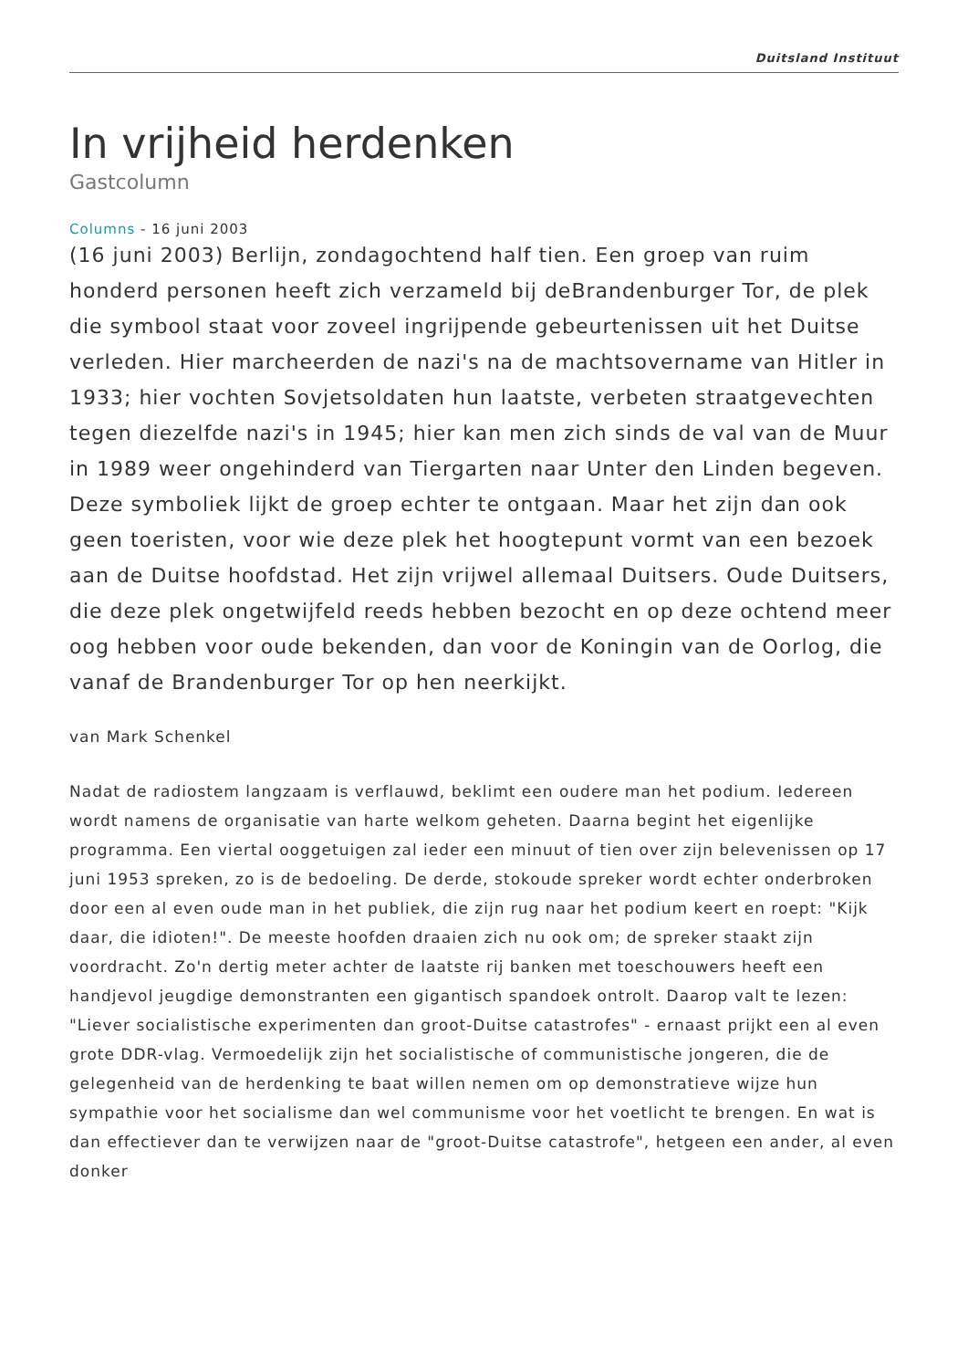Duitsland Instituut
In vrijheid herdenken
Gastcolumn
Columns - 16 juni 2003
(16 juni 2003) Berlijn, zondagochtend half tien. Een groep van ruim honderd personen heeft zich verzameld bij deBrandenburger Tor, de plek die symbool staat voor zoveel ingrijpende gebeurtenissen uit het Duitse verleden. Hier marcheerden de nazi's na de machtsovername van Hitler in 1933; hier vochten Sovjetsoldaten hun laatste, verbeten straatgevechten tegen diezelfde nazi's in 1945; hier kan men zich sinds de val van de Muur in 1989 weer ongehinderd van Tiergarten naar Unter den Linden begeven. Deze symboliek lijkt de groep echter te ontgaan. Maar het zijn dan ook geen toeristen, voor wie deze plek het hoogtepunt vormt van een bezoek aan de Duitse hoofdstad. Het zijn vrijwel allemaal Duitsers. Oude Duitsers, die deze plek ongetwijfeld reeds hebben bezocht en op deze ochtend meer oog hebben voor oude bekenden, dan voor de Koningin van de Oorlog, die vanaf de Brandenburger Tor op hen neerkijkt.
van Mark Schenkel
Nadat de radiostem langzaam is verflauwd, beklimt een oudere man het podium. Iedereen wordt namens de organisatie van harte welkom geheten. Daarna begint het eigenlijke programma. Een viertal ooggetuigen zal ieder een minuut of tien over zijn belevenissen op 17 juni 1953 spreken, zo is de bedoeling. De derde, stokoude spreker wordt echter onderbroken door een al even oude man in het publiek, die zijn rug naar het podium keert en roept: "Kijk daar, die idioten!". De meeste hoofden draaien zich nu ook om; de spreker staakt zijn voordracht. Zo'n dertig meter achter de laatste rij banken met toeschouwers heeft een handjevol jeugdige demonstranten een gigantisch spandoek ontrolt. Daarop valt te lezen: "Liever socialistische experimenten dan groot-Duitse catastrofes" - ernaast prijkt een al even grote DDR-vlag. Vermoedelijk zijn het socialistische of communistische jongeren, die de gelegenheid van de herdenking te baat willen nemen om op demonstratieve wijze hun sympathie voor het socialisme dan wel communisme voor het voetlicht te brengen. En wat is dan effectiever dan te verwijzen naar de "groot-Duitse catastrofe", hetgeen een ander, al even donker